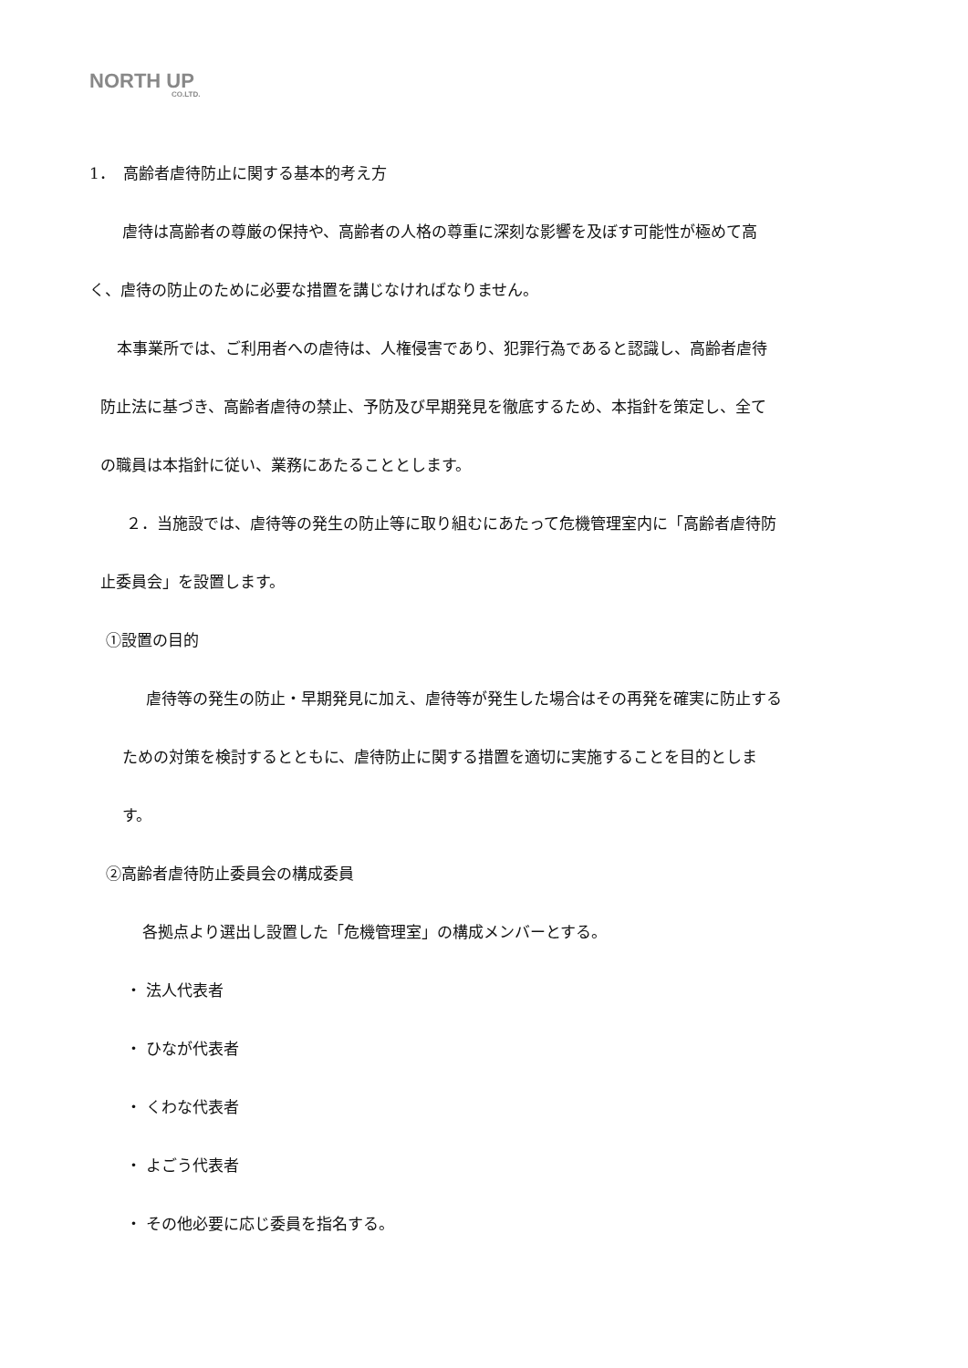NORTH UP
CO.LTD.
1．　高齢者虐待防止に関する基本的考え方
虐待は高齢者の尊厳の保持や、高齢者の人格の尊重に深刻な影響を及ぼす可能性が極めて高
く、虐待の防止のために必要な措置を講じなければなりません。
本事業所では、ご利用者への虐待は、人権侵害であり、犯罪行為であると認識し、高齢者虐待
防止法に基づき、高齢者虐待の禁止、予防及び早期発見を徹底するため、本指針を策定し、全て
の職員は本指針に従い、業務にあたることとします。
２．当施設では、虐待等の発生の防止等に取り組むにあたって危機管理室内に「高齢者虐待防
止委員会」を設置します。
①設置の目的
虐待等の発生の防止・早期発見に加え、虐待等が発生した場合はその再発を確実に防止する
ための対策を検討するとともに、虐待防止に関する措置を適切に実施することを目的としま
す。
②高齢者虐待防止委員会の構成委員
各拠点より選出し設置した「危機管理室」の構成メンバーとする。
・ 法人代表者
・ ひなが代表者
・ くわな代表者
・ よごう代表者
・ その他必要に応じ委員を指名する。